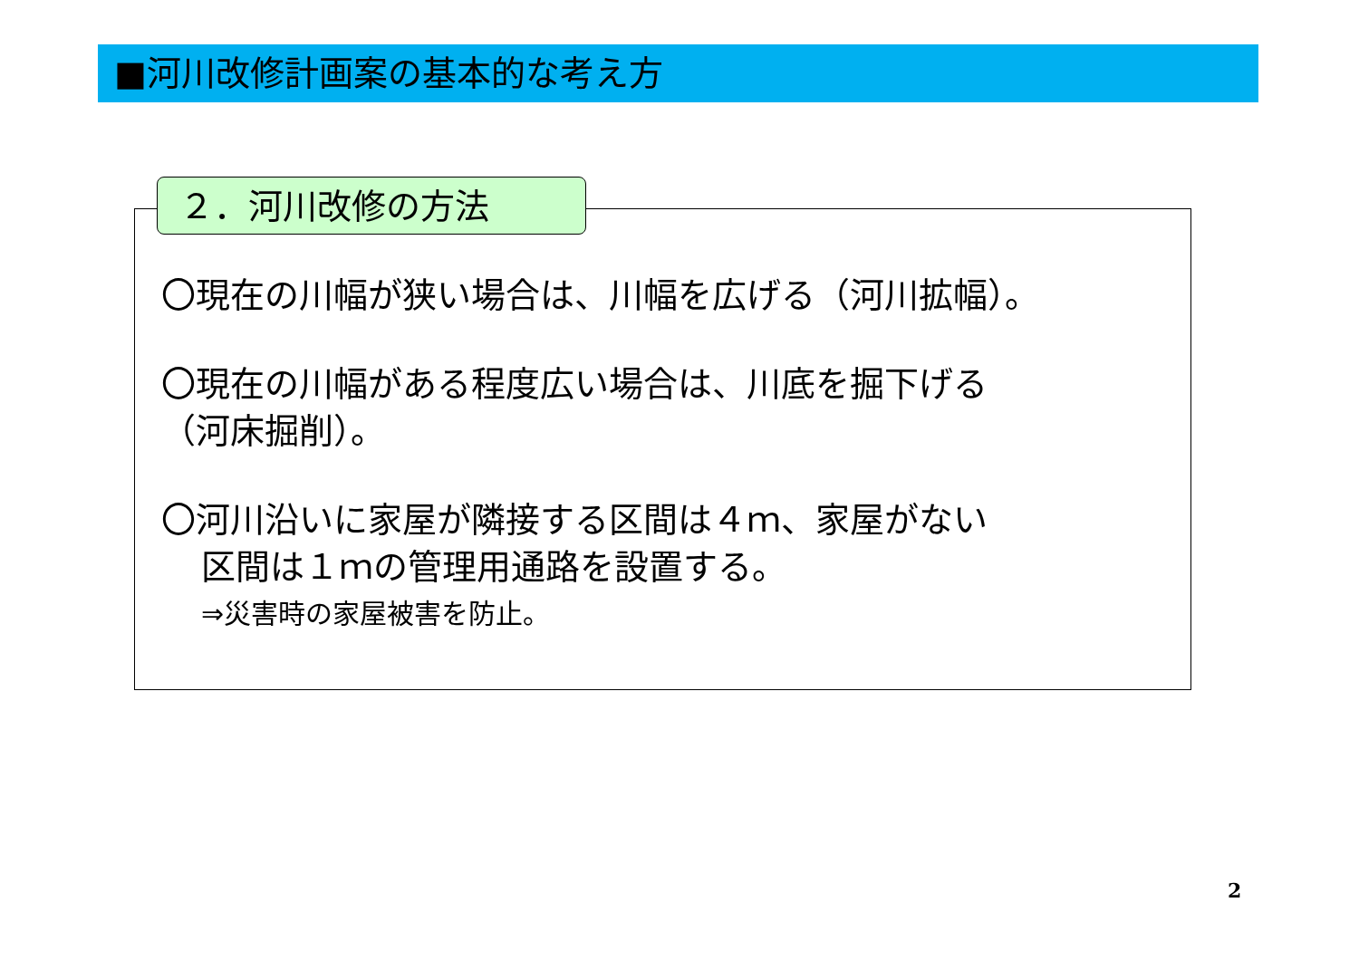■河川改修計画案の基本的な考え方
２．河川改修の方法
〇現在の川幅が狭い場合は、川幅を広げる（河川拡幅）。
〇現在の川幅がある程度広い場合は、川底を掘下げる
（河床掘削）。
〇河川沿いに家屋が隣接する区間は４ｍ、家屋がない
区間は１ｍの管理用通路を設置する。
⇒災害時の家屋被害を防止。
2